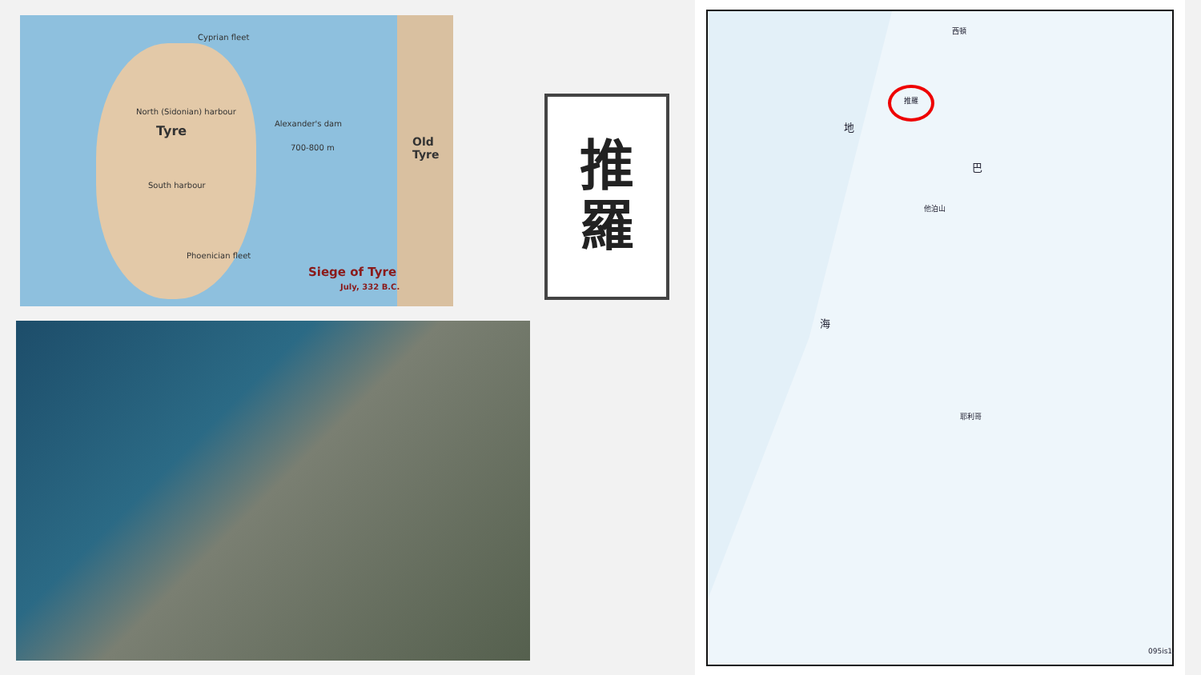Cyprian fleet
North (Sidonian) harbour
Tyre Alexander's dam
700-800 m
South harbour
Phoenician fleet
Old Tyre
Siege of Tyre
July, 332 B.C.
推
羅
推羅
西頓
地
海
巴
他泊山
耶利哥
095is1.